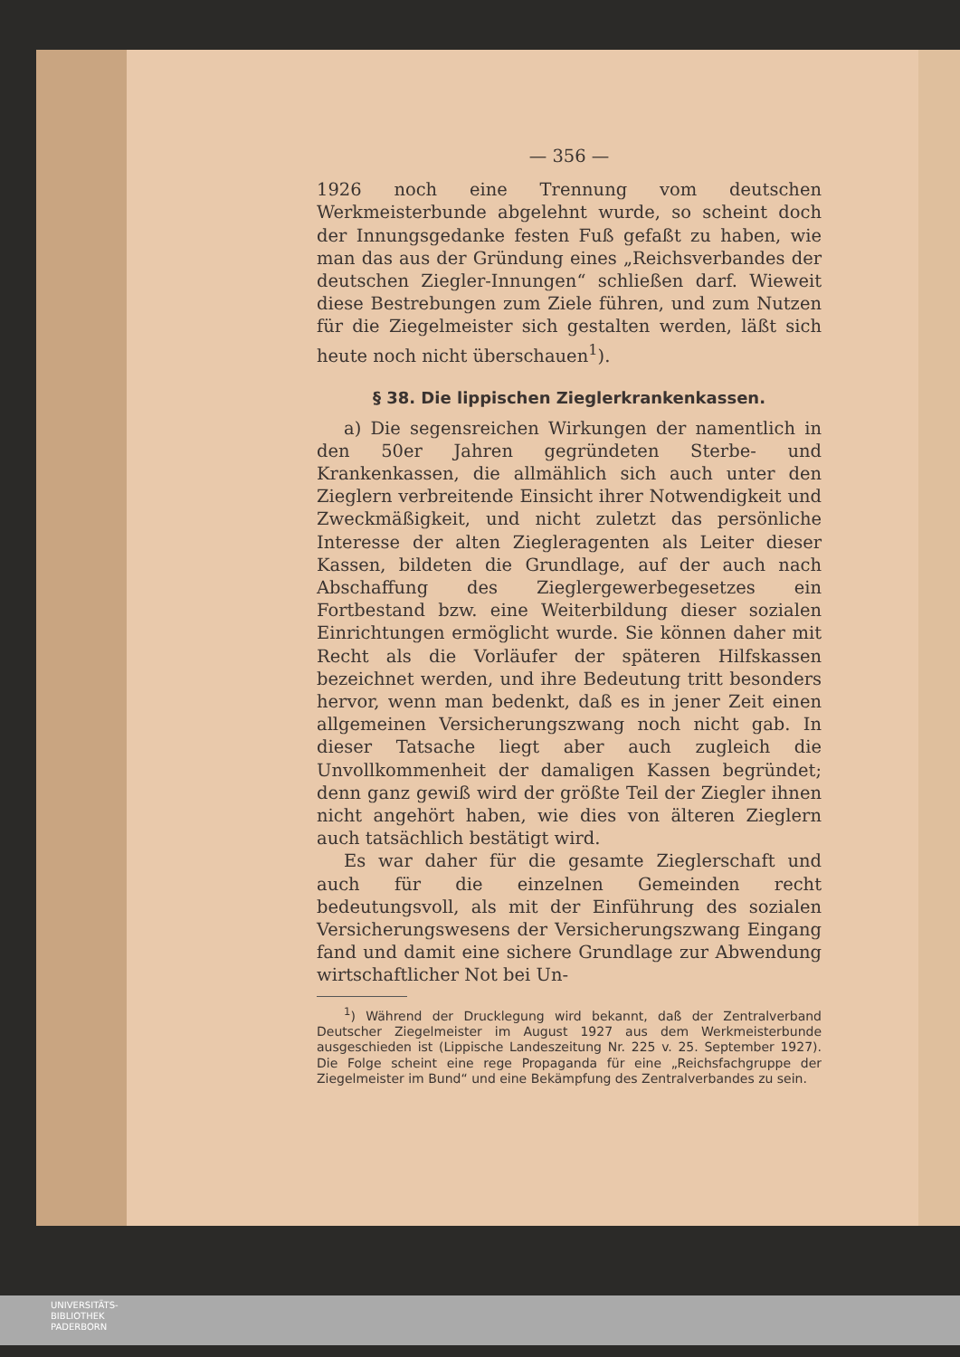— 356 —
1926 noch eine Trennung vom deutschen Werkmeisterbunde abgelehnt wurde, so scheint doch der Innungsgedanke festen Fuß gefaßt zu haben, wie man das aus der Gründung eines „Reichsverbandes der deutschen Ziegler-Innungen“ schließen darf. Wieweit diese Bestrebungen zum Ziele führen, und zum Nutzen für die Ziegelmeister sich gestalten werden, läßt sich heute noch nicht überschauen<sup>1</sup>).
§ 38. Die lippischen Zieglerkrankenkassen.
a) Die segensreichen Wirkungen der namentlich in den 50er Jahren gegründeten Sterbe- und Krankenkassen, die allmählich sich auch unter den Zieglern verbreitende Einsicht ihrer Notwendigkeit und Zweckmäßigkeit, und nicht zuletzt das persönliche Interesse der alten Ziegleragenten als Leiter dieser Kassen, bildeten die Grundlage, auf der auch nach Abschaffung des Zieglergewerbegesetzes ein Fortbestand bzw. eine Weiterbildung dieser sozialen Einrichtungen ermöglicht wurde. Sie können daher mit Recht als die Vorläufer der späteren Hilfskassen bezeichnet werden, und ihre Bedeutung tritt besonders hervor, wenn man bedenkt, daß es in jener Zeit einen allgemeinen Versicherungszwang noch nicht gab. In dieser Tatsache liegt aber auch zugleich die Unvollkommenheit der damaligen Kassen begründet; denn ganz gewiß wird der größte Teil der Ziegler ihnen nicht angehört haben, wie dies von älteren Zieglern auch tatsächlich bestätigt wird.
Es war daher für die gesamte Zieglerschaft und auch für die einzelnen Gemeinden recht bedeutungsvoll, als mit der Einführung des sozialen Versicherungswesens der Versicherungszwang Eingang fand und damit eine sichere Grundlage zur Abwendung wirtschaftlicher Not bei Un-
<sup>1</sup>) Während der Drucklegung wird bekannt, daß der Zentralverband Deutscher Ziegelmeister im August 1927 aus dem Werkmeisterbunde ausgeschieden ist (Lippische Landeszeitung Nr. 225 v. 25. September 1927). Die Folge scheint eine rege Propaganda für eine „Reichsfachgruppe der Ziegelmeister im Bund“ und eine Bekämpfung des Zentralverbandes zu sein.
UNIVERSITÄTS-
BIBLIOTHEK
PADERBORN